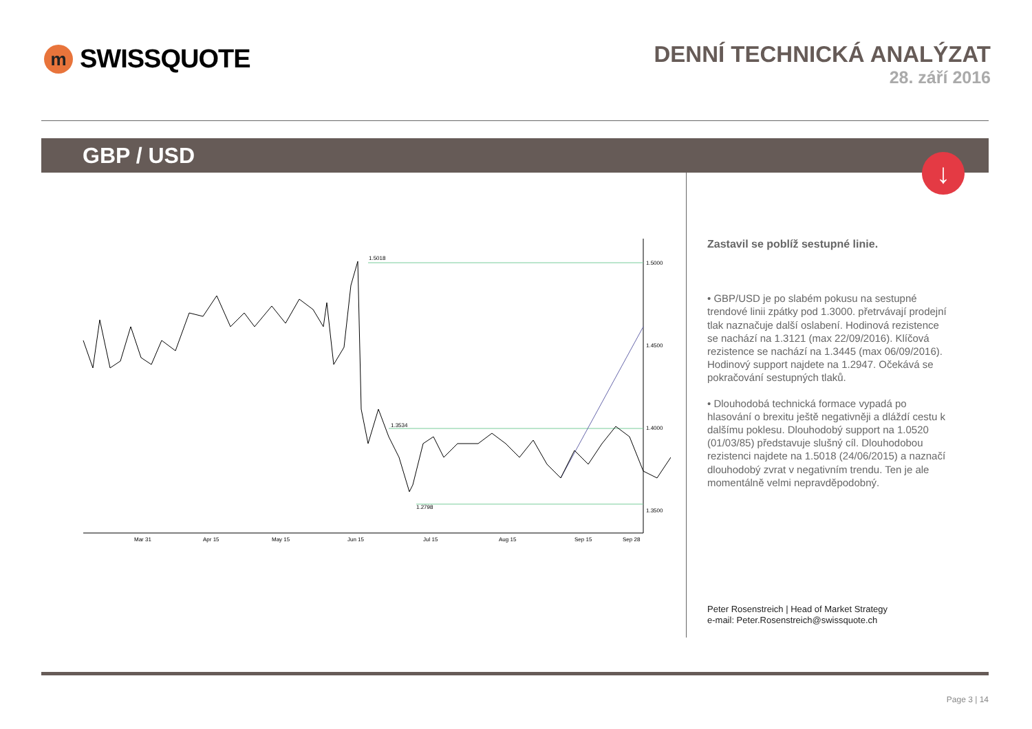m
SWISSQUOTE
DENNÍ TECHNICKÁ ANALÝZAT
28. září 2016
GBP / USD
↓
1.5018
1.3534
1.2798
1.5000
1.4500
1.4000
1.3500
Mar 31
Apr 15
May 15
Jun 15
Jul 15
Aug 15
Sep 15
Sep 28
Zastavil se poblíž sestupné linie.
• GBP/USD je po slabém pokusu na sestupné trendové linii zpátky pod 1.3000. přetrvávají prodejní tlak naznačuje další oslabení. Hodinová rezistence se nachází na 1.3121 (max 22/09/2016). Klíčová rezistence se nachází na 1.3445 (max 06/09/2016). Hodinový support najdete na 1.2947. Očekává se pokračování sestupných tlaků.
• Dlouhodobá technická formace vypadá po hlasování o brexitu ještě negativněji a dláždí cestu k dalšímu poklesu. Dlouhodobý support na 1.0520 (01/03/85) představuje slušný cíl. Dlouhodobou rezistenci najdete na 1.5018 (24/06/2015) a naznačí dlouhodobý zvrat v negativním trendu. Ten je ale momentálně velmi nepravděpodobný.
Peter Rosenstreich | Head of Market Strategy
e-mail: Peter.Rosenstreich@swissquote.ch
Page 3 | 14